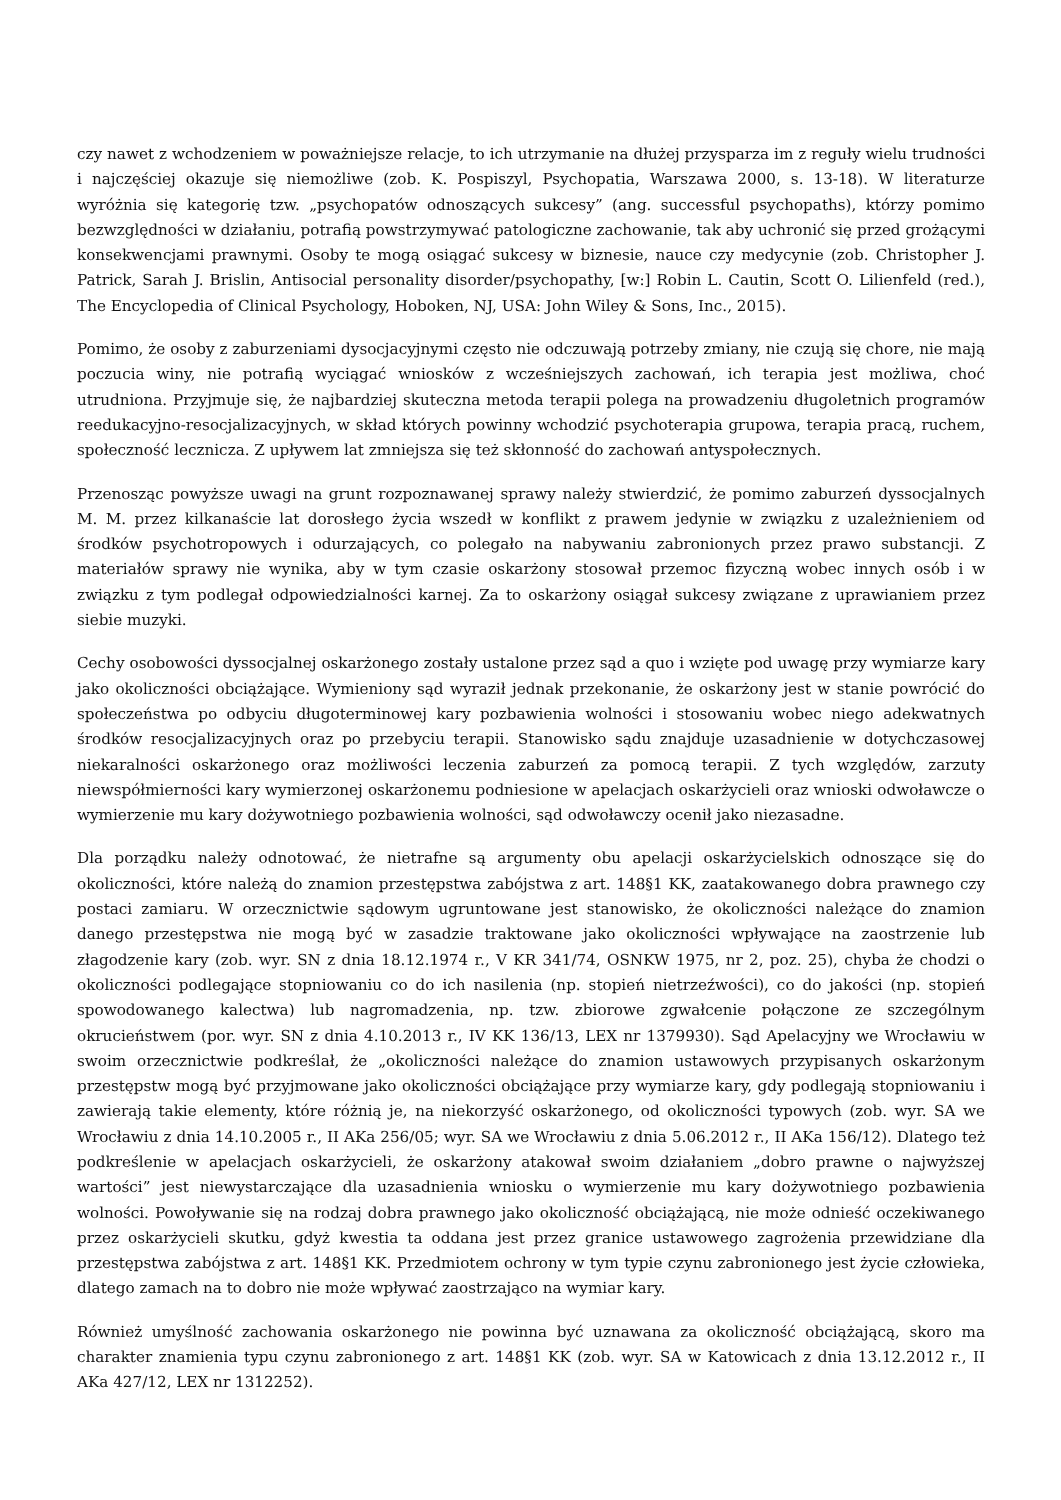czy nawet z wchodzeniem w poważniejsze relacje, to ich utrzymanie na dłużej przysparza im z reguły wielu trudności i najczęściej okazuje się niemożliwe (zob. K. Pospiszyl, Psychopatia, Warszawa 2000, s. 13-18). W literaturze wyróżnia się kategorię tzw. „psychopatów odnoszących sukcesy” (ang. successful psychopaths), którzy pomimo bezwzględności w działaniu, potrafią powstrzymywać patologiczne zachowanie, tak aby uchronić się przed grożącymi konsekwencjami prawnymi. Osoby te mogą osiągać sukcesy w biznesie, nauce czy medycynie (zob. Christopher J. Patrick, Sarah J. Brislin, Antisocial personality disorder/psychopathy, [w:] Robin L. Cautin, Scott O. Lilienfeld (red.), The Encyclopedia of Clinical Psychology, Hoboken, NJ, USA: John Wiley & Sons, Inc., 2015).
Pomimo, że osoby z zaburzeniami dysocjacyjnymi często nie odczuwają potrzeby zmiany, nie czują się chore, nie mają poczucia winy, nie potrafią wyciągać wniosków z wcześniejszych zachowań, ich terapia jest możliwa, choć utrudniona. Przyjmuje się, że najbardziej skuteczna metoda terapii polega na prowadzeniu długoletnich programów reedukacyjno-resocjalizacyjnych, w skład których powinny wchodzić psychoterapia grupowa, terapia pracą, ruchem, społeczność lecznicza. Z upływem lat zmniejsza się też skłonność do zachowań antyspołecznych.
Przenosząc powyższe uwagi na grunt rozpoznawanej sprawy należy stwierdzić, że pomimo zaburzeń dyssocjalnych M. M. przez kilkanaście lat dorosłego życia wszedł w konflikt z prawem jedynie w związku z uzależnieniem od środków psychotropowych i odurzających, co polegało na nabywaniu zabronionych przez prawo substancji. Z materiałów sprawy nie wynika, aby w tym czasie oskarżony stosował przemoc fizyczną wobec innych osób i w związku z tym podlegał odpowiedzialności karnej. Za to oskarżony osiągał sukcesy związane z uprawianiem przez siebie muzyki.
Cechy osobowości dyssocjalnej oskarżonego zostały ustalone przez sąd a quo i wzięte pod uwagę przy wymiarze kary jako okoliczności obciążające. Wymieniony sąd wyraził jednak przekonanie, że oskarżony jest w stanie powrócić do społeczeństwa po odbyciu długoterminowej kary pozbawienia wolności i stosowaniu wobec niego adekwatnych środków resocjalizacyjnych oraz po przebyciu terapii. Stanowisko sądu znajduje uzasadnienie w dotychczasowej niekaralności oskarżonego oraz możliwości leczenia zaburzeń za pomocą terapii. Z tych względów, zarzuty niewspółmierności kary wymierzonej oskarżonemu podniesione w apelacjach oskarżycieli oraz wnioski odwoławcze o wymierzenie mu kary dożywotniego pozbawienia wolności, sąd odwoławczy ocenił jako niezasadne.
Dla porządku należy odnotować, że nietrafne są argumenty obu apelacji oskarżycielskich odnoszące się do okoliczności, które należą do znamion przestępstwa zabójstwa z art. 148§1 KK, zaatakowanego dobra prawnego czy postaci zamiaru. W orzecznictwie sądowym ugruntowane jest stanowisko, że okoliczności należące do znamion danego przestępstwa nie mogą być w zasadzie traktowane jako okoliczności wpływające na zaostrzenie lub złagodzenie kary (zob. wyr. SN z dnia 18.12.1974 r., V KR 341/74, OSNKW 1975, nr 2, poz. 25), chyba że chodzi o okoliczności podlegające stopniowaniu co do ich nasilenia (np. stopień nietrzeźwości), co do jakości (np. stopień spowodowanego kalectwa) lub nagromadzenia, np. tzw. zbiorowe zgwałcenie połączone ze szczególnym okrucieństwem (por. wyr. SN z dnia 4.10.2013 r., IV KK 136/13, LEX nr 1379930). Sąd Apelacyjny we Wrocławiu w swoim orzecznictwie podkreślał, że „okoliczności należące do znamion ustawowych przypisanych oskarżonym przestępstw mogą być przyjmowane jako okoliczności obciążające przy wymiarze kary, gdy podlegają stopniowaniu i zawierają takie elementy, które różnią je, na niekorzyść oskarżonego, od okoliczności typowych (zob. wyr. SA we Wrocławiu z dnia 14.10.2005 r., II AKa 256/05; wyr. SA we Wrocławiu z dnia 5.06.2012 r., II AKa 156/12). Dlatego też podkreślenie w apelacjach oskarżycieli, że oskarżony atakował swoim działaniem „dobro prawne o najwyższej wartości” jest niewystarczające dla uzasadnienia wniosku o wymierzenie mu kary dożywotniego pozbawienia wolności. Powoływanie się na rodzaj dobra prawnego jako okoliczność obciążającą, nie może odnieść oczekiwanego przez oskarżycieli skutku, gdyż kwestia ta oddana jest przez granice ustawowego zagrożenia przewidziane dla przestępstwa zabójstwa z art. 148§1 KK. Przedmiotem ochrony w tym typie czynu zabronionego jest życie człowieka, dlatego zamach na to dobro nie może wpływać zaostrzająco na wymiar kary.
Również umyślność zachowania oskarżonego nie powinna być uznawana za okoliczność obciążającą, skoro ma charakter znamienia typu czynu zabronionego z art. 148§1 KK (zob. wyr. SA w Katowicach z dnia 13.12.2012 r., II AKa 427/12, LEX nr 1312252).